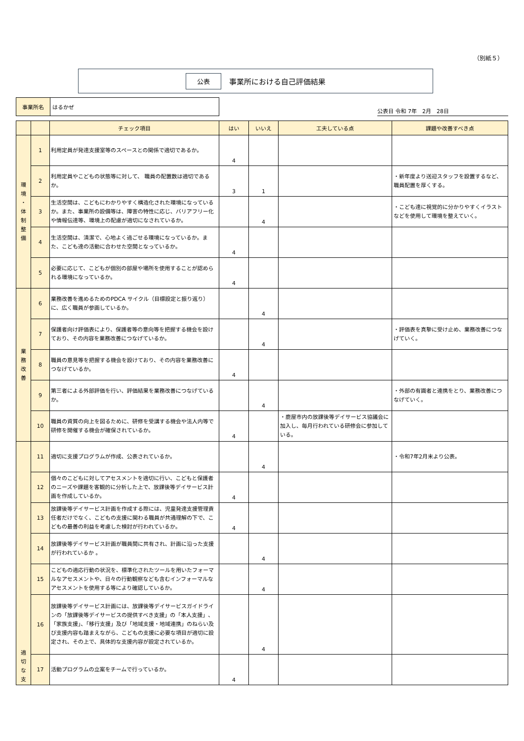（別紙５）
公表 事業所における自己評価結果
| 事業所名 | はるかぜ |
公表日 令和 7年　2月　28日
| | | チェック項目 | はい | いいえ | 工夫している点 | 課題や改善すべき点 |
| --- | --- | --- | --- | --- | --- | --- |
| 環 境 ・ 体 制 整 備 | 1 | 利用定員が発達支援室等のスペースとの関係で適切であるか。 | 4 | | | |
| | 2 | 利用定員やこどもの状態等に対して、 職員の配置数は適切であるか。 | 3 | 1 | | ・新年度より送迎スタッフを設置するなど、職員配置を厚くする。 |
| | 3 | 生活空間は、こどもにわかりやすく構造化された環境になっているか。また、事業所の設備等は、障害の特性に応じ、バリアフリー化や情報伝達等、環境上の配慮が適切になされているか。 | | 4 | | ・こども達に視覚的に分かりやすくイラストなどを使用して環境を整えていく。 |
| | 4 | 生活空間は、清潔で、心地よく過ごせる環境になっているか。また、こども達の活動に合わせた空間となっているか。 | 4 | | | |
| | 5 | 必要に応じて、こどもが個別の部屋や場所を使用することが認められる環境になっているか。 | 4 | | | |
| 業 務 改 善 | 6 | 業務改善を進めるためのPDCA サイクル（目標設定と振り返り）に、広く職員が参画しているか。 | | 4 | | |
| | 7 | 保護者向け評価表により、保護者等の意向等を把握する機会を設けており、その内容を業務改善につなげているか。 | | 4 | | ・評価表を真摯に受け止め、業務改善につなげていく。 |
| | 8 | 職員の意見等を把握する機会を設けており、その内容を業務改善につなげているか。 | 4 | | | |
| | 9 | 第三者による外部評価を行い、評価結果を業務改善につなげているか。 | | 4 | | ・外部の有識者と連携をとり、業務改善につなげていく。 |
| | 10 | 職員の資質の向上を図るために、研修を受講する機会や法人内等で研修を開催する機会が確保されているか。 | 4 | | ・鹿屋市内の放課後等デイサービス協議会に加入し、毎月行われている研修会に参加している。 | |
| 適 切 な 支 | 11 | 適切に支援プログラムが作成、公表されているか。 | | 4 | | ・令和7年2月末より公表。 |
| | 12 | 個々のこどもに対してアセスメントを適切に行い、こどもと保護者のニーズや課題を客観的に分析した上で、放課後等デイサービス計画を作成しているか。 | 4 | | | |
| | 13 | 放課後等デイサービス計画を作成する際には、児童発達支援管理責任者だけでなく、こどもの支援に関わる職員が共通理解の下で、こどもの最善の利益を考慮した検討が行われているか。 | 4 | | | |
| | 14 | 放課後等デイサービス計画が職員間に共有され、計画に沿った支援が行われているか 。 | | 4 | | |
| | 15 | こどもの適応行動の状況を、標準化されたツールを用いたフォーマルなアセスメントや、日々の行動観察なども含むインフォーマルなアセスメントを使用する等により確認しているか。 | | 4 | | |
| | 16 | 放課後等デイサービス計画には、放課後等デイサービスガイドラインの「放課後等デイサービスの提供すべき支援」の「本人支援」、「家族支援」、「移行支援」及び「地域支援・地域連携」のねらい及び支援内容も踏まえながら、こどもの支援に必要な項目が適切に設定され、その上で、具体的な支援内容が設定されているか。 | | 4 | | |
| | 17 | 活動プログラムの立案をチームで行っているか。 | 4 | | | |